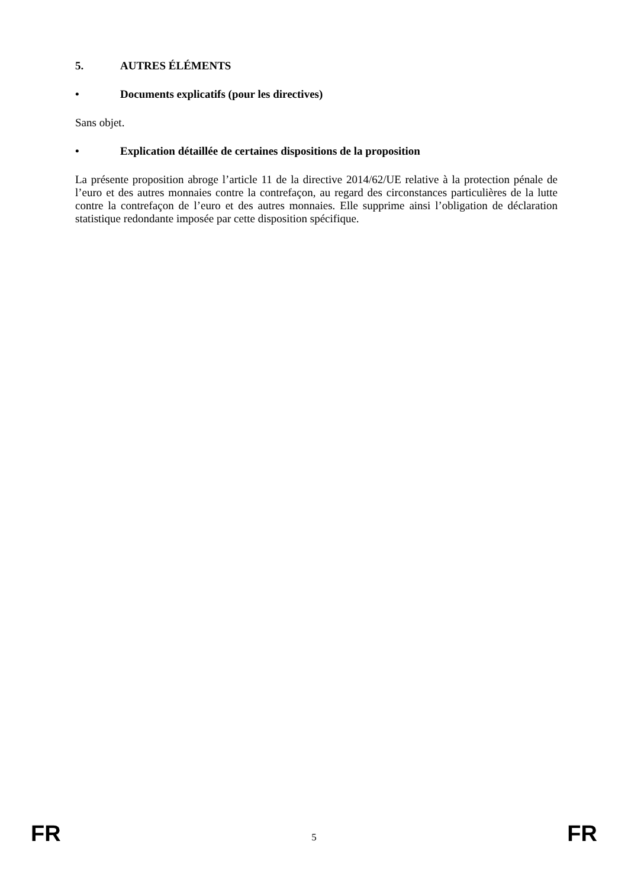5. AUTRES ÉLÉMENTS
• Documents explicatifs (pour les directives)
Sans objet.
• Explication détaillée de certaines dispositions de la proposition
La présente proposition abroge l’article 11 de la directive 2014/62/UE relative à la protection pénale de l’euro et des autres monnaies contre la contrefaçon, au regard des circonstances particulières de la lutte contre la contrefaçon de l’euro et des autres monnaies. Elle supprime ainsi l’obligation de déclaration statistique redondante imposée par cette disposition spécifique.
FR 5 FR